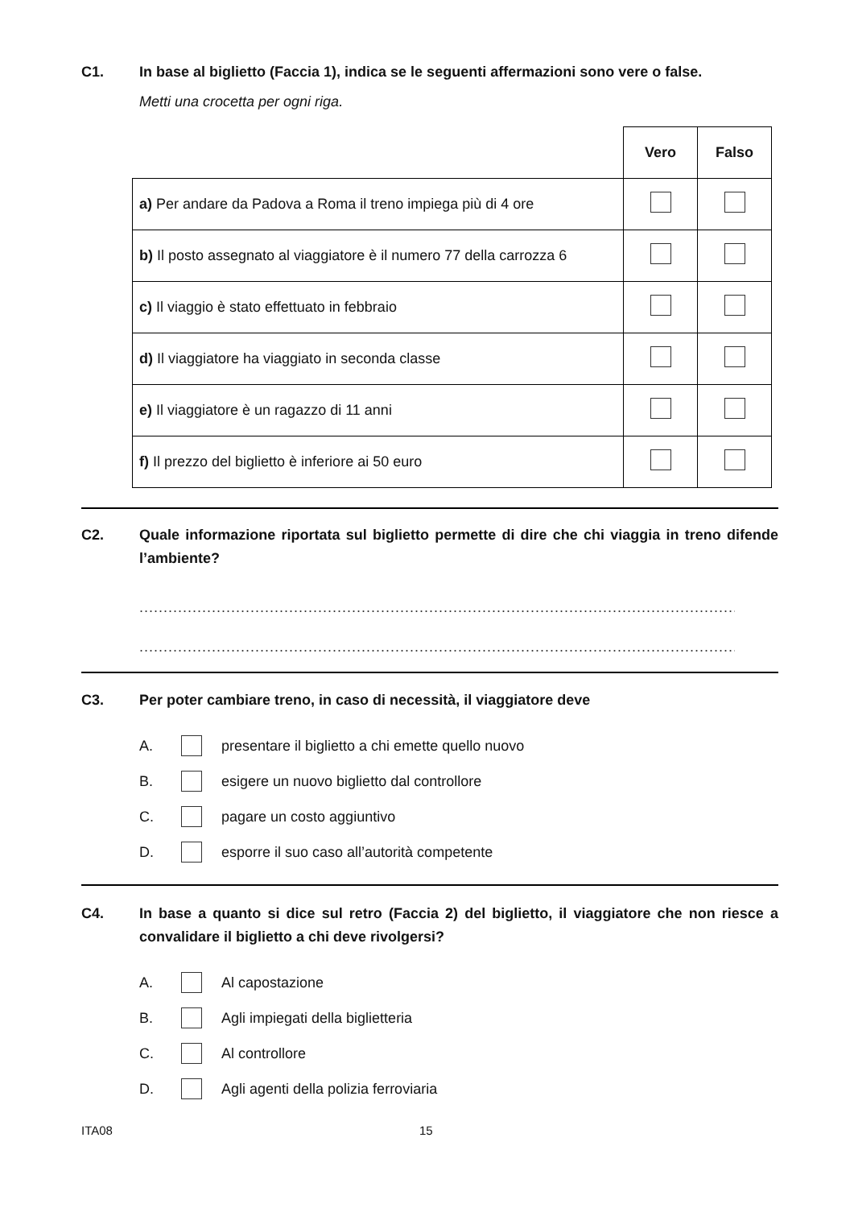C1. In base al biglietto (Faccia 1), indica se le seguenti affermazioni sono vere o false.
Metti una crocetta per ogni riga.
| | Vero | Falso |
| --- | --- | --- |
| a) Per andare da Padova a Roma il treno impiega più di 4 ore | | |
| b) Il posto assegnato al viaggiatore è il numero 77 della carrozza 6 | | |
| c) Il viaggio è stato effettuato in febbraio | | |
| d) Il viaggiatore ha viaggiato in seconda classe | | |
| e) Il viaggiatore è un ragazzo di 11 anni | | |
| f) Il prezzo del biglietto è inferiore ai 50 euro | | |
C2. Quale informazione riportata sul biglietto permette di dire che chi viaggia in treno difende l’ambiente?
..............................................................................................................................................
..............................................................................................................................................
C3. Per poter cambiare treno, in caso di necessità, il viaggiatore deve
A. presentare il biglietto a chi emette quello nuovo
B. esigere un nuovo biglietto dal controllore
C. pagare un costo aggiuntivo
D. esporre il suo caso all’autorità competente
C4. In base a quanto si dice sul retro (Faccia 2) del biglietto, il viaggiatore che non riesce a convalidare il biglietto a chi deve rivolgersi?
A. Al capostazione
B. Agli impiegati della biglietteria
C. Al controllore
D. Agli agenti della polizia ferroviaria
ITA08 15